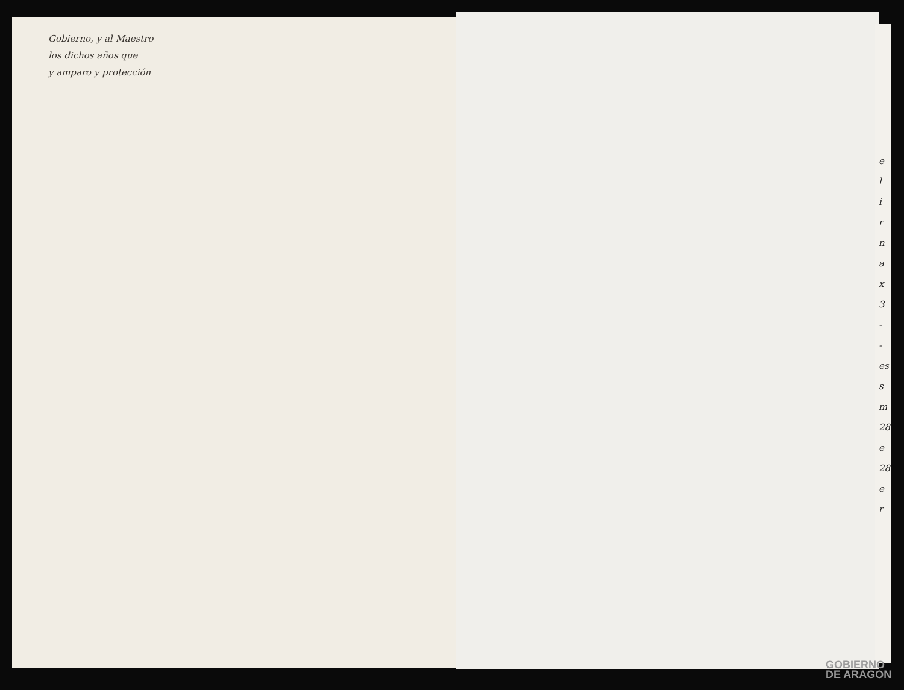Gobierno, y al Maestro
los dichos años que
y amparo y protección
e
l
i
r
n
a
x
3
-
-
es
s
m
28
e
28
e
r
GOBIERNO
DE ARAGON